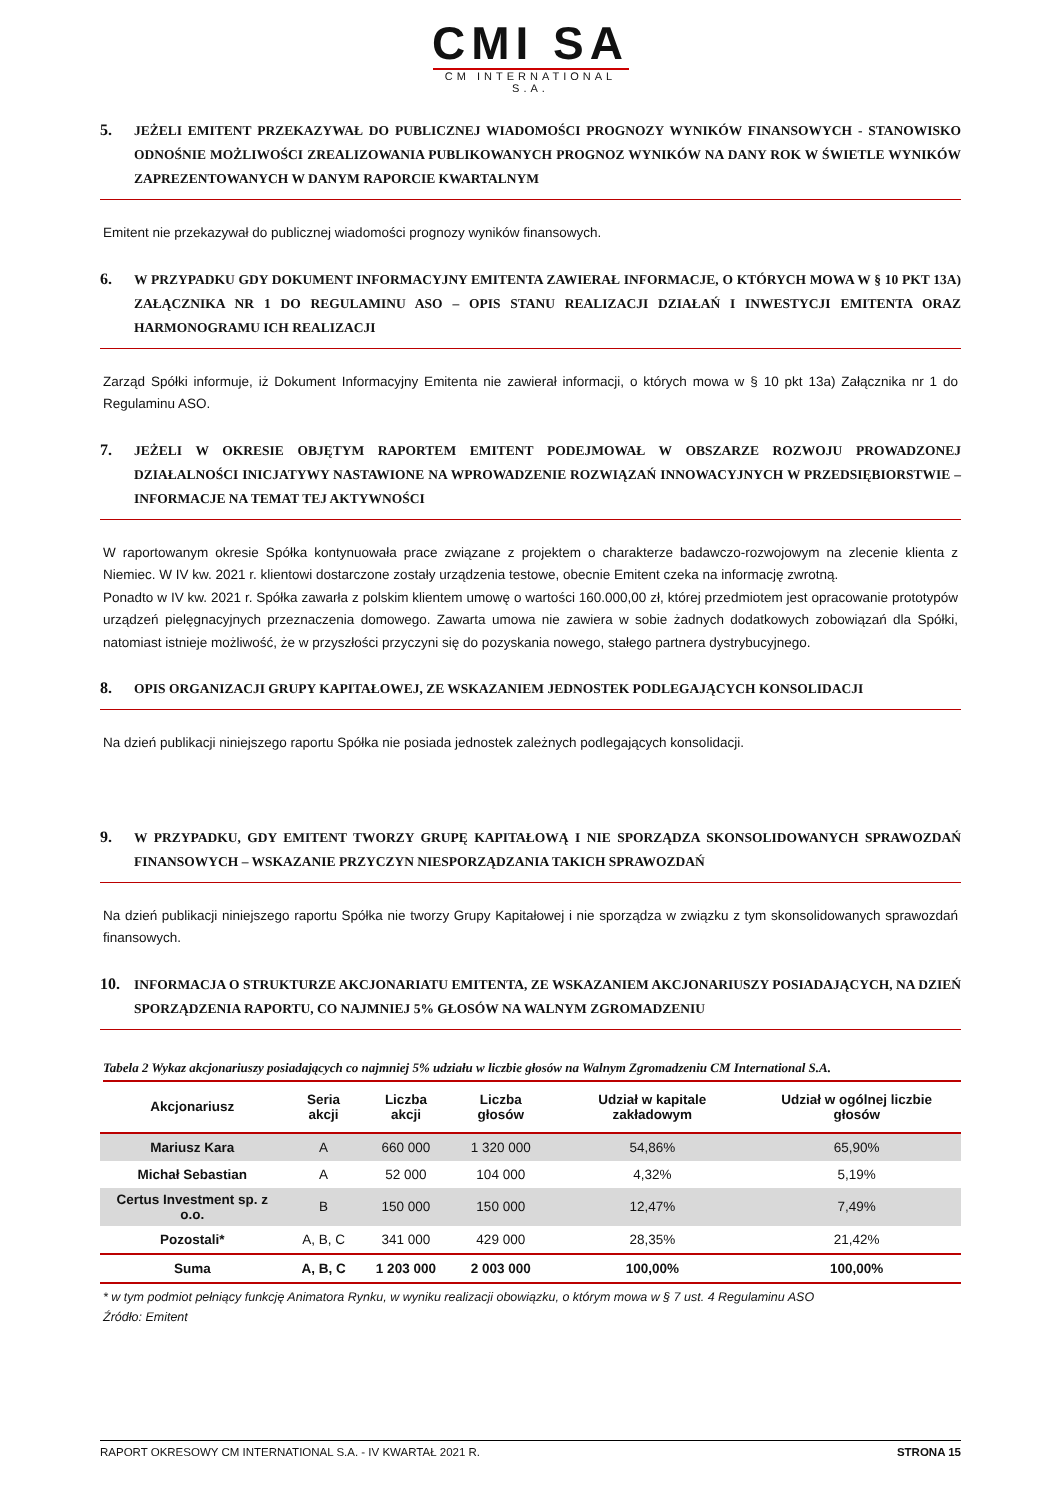CMI SA
CM INTERNATIONAL S.A.
5. JEŻELI EMITENT PRZEKAZYWAŁ DO PUBLICZNEJ WIADOMOŚCI PROGNOZY WYNIKÓW FINANSOWYCH - STANOWISKO ODNOŚNIE MOŻLIWOŚCI ZREALIZOWANIA PUBLIKOWANYCH PROGNOZ WYNIKÓW NA DANY ROK W ŚWIETLE WYNIKÓW ZAPREZENTOWANYCH W DANYM RAPORCIE KWARTALNYM
Emitent nie przekazywał do publicznej wiadomości prognozy wyników finansowych.
6. W PRZYPADKU GDY DOKUMENT INFORMACYJNY EMITENTA ZAWIERAŁ INFORMACJE, O KTÓRYCH MOWA W § 10 PKT 13A) ZAŁĄCZNIKA NR 1 DO REGULAMINU ASO – OPIS STANU REALIZACJI DZIAŁAŃ I INWESTYCJI EMITENTA ORAZ HARMONOGRAMU ICH REALIZACJI
Zarząd Spółki informuje, iż Dokument Informacyjny Emitenta nie zawierał informacji, o których mowa w § 10 pkt 13a) Załącznika nr 1 do Regulaminu ASO.
7. JEŻELI W OKRESIE OBJĘTYM RAPORTEM EMITENT PODEJMOWAŁ W OBSZARZE ROZWOJU PROWADZONEJ DZIAŁALNOŚCI INICJATYWY NASTAWIONE NA WPROWADZENIE ROZWIĄZAŃ INNOWACYJNYCH W PRZEDSIĘBIORSTWIE – INFORMACJE NA TEMAT TEJ AKTYWNOŚCI
W raportowanym okresie Spółka kontynuowała prace związane z projektem o charakterze badawczo-rozwojowym na zlecenie klienta z Niemiec. W IV kw. 2021 r. klientowi dostarczone zostały urządzenia testowe, obecnie Emitent czeka na informację zwrotną.
Ponadto w IV kw. 2021 r. Spółka zawarła z polskim klientem umowę o wartości 160.000,00 zł, której przedmiotem jest opracowanie prototypów urządzeń pielęgnacyjnych przeznaczenia domowego. Zawarta umowa nie zawiera w sobie żadnych dodatkowych zobowiązań dla Spółki, natomiast istnieje możliwość, że w przyszłości przyczyni się do pozyskania nowego, stałego partnera dystrybucyjnego.
8. OPIS ORGANIZACJI GRUPY KAPITAŁOWEJ, ZE WSKAZANIEM JEDNOSTEK PODLEGAJĄCYCH KONSOLIDACJI
Na dzień publikacji niniejszego raportu Spółka nie posiada jednostek zależnych podlegających konsolidacji.
9. W PRZYPADKU, GDY EMITENT TWORZY GRUPĘ KAPITAŁOWĄ I NIE SPORZĄDZA SKONSOLIDOWANYCH SPRAWOZDAŃ FINANSOWYCH – WSKAZANIE PRZYCZYN NIESPORZĄDZANIA TAKICH SPRAWOZDAŃ
Na dzień publikacji niniejszego raportu Spółka nie tworzy Grupy Kapitałowej i nie sporządza w związku z tym skonsolidowanych sprawozdań finansowych.
10. INFORMACJA O STRUKTURZE AKCJONARIATU EMITENTA, ZE WSKAZANIEM AKCJONARIUSZY POSIADAJĄCYCH, NA DZIEŃ SPORZĄDZENIA RAPORTU, CO NAJMNIEJ 5% GŁOSÓW NA WALNYM ZGROMADZENIU
Tabela 2 Wykaz akcjonariuszy posiadających co najmniej 5% udziału w liczbie głosów na Walnym Zgromadzeniu CM International S.A.
| Akcjonariusz | Seria akcji | Liczba akcji | Liczba głosów | Udział w kapitale zakładowym | Udział w ogólnej liczbie głosów |
| --- | --- | --- | --- | --- | --- |
| Mariusz Kara | A | 660 000 | 1 320 000 | 54,86% | 65,90% |
| Michał Sebastian | A | 52 000 | 104 000 | 4,32% | 5,19% |
| Certus Investment sp. z o.o. | B | 150 000 | 150 000 | 12,47% | 7,49% |
| Pozostali* | A, B, C | 341 000 | 429 000 | 28,35% | 21,42% |
| Suma | A, B, C | 1 203 000 | 2 003 000 | 100,00% | 100,00% |
* w tym podmiot pełniący funkcję Animatora Rynku, w wyniku realizacji obowiązku, o którym mowa w § 7 ust. 4 Regulaminu ASO
Źródło: Emitent
RAPORT OKRESOWY CM INTERNATIONAL S.A. - IV KWARTAŁ 2021 R. STRONA 15